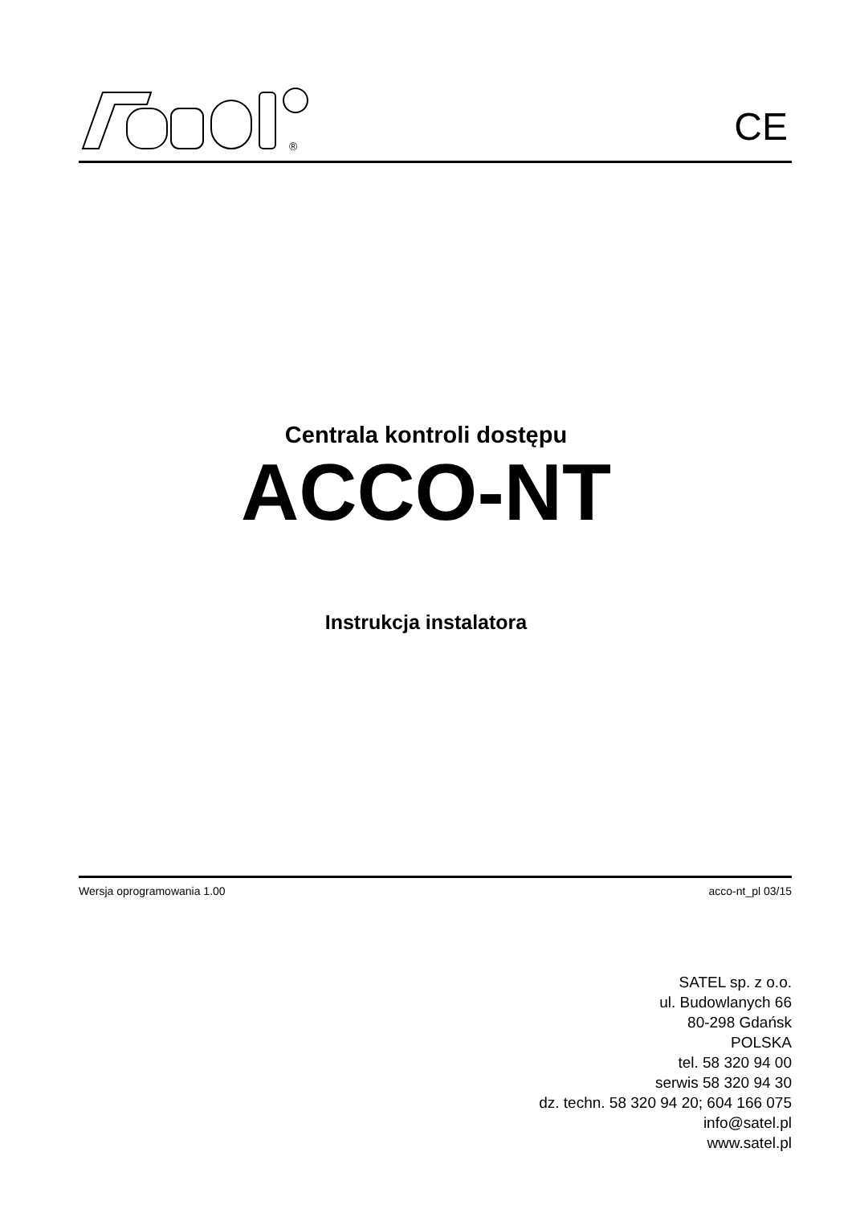®
CE
Centrala kontroli dostępu
ACCO-NT
Instrukcja instalatora
Wersja oprogramowania 1.00 acco-nt_pl 03/15
SATEL sp. z o.o.
ul. Budowlanych 66
80-298 Gdańsk
POLSKA
tel. 58 320 94 00
serwis 58 320 94 30
dz. techn. 58 320 94 20; 604 166 075
info@satel.pl
www.satel.pl